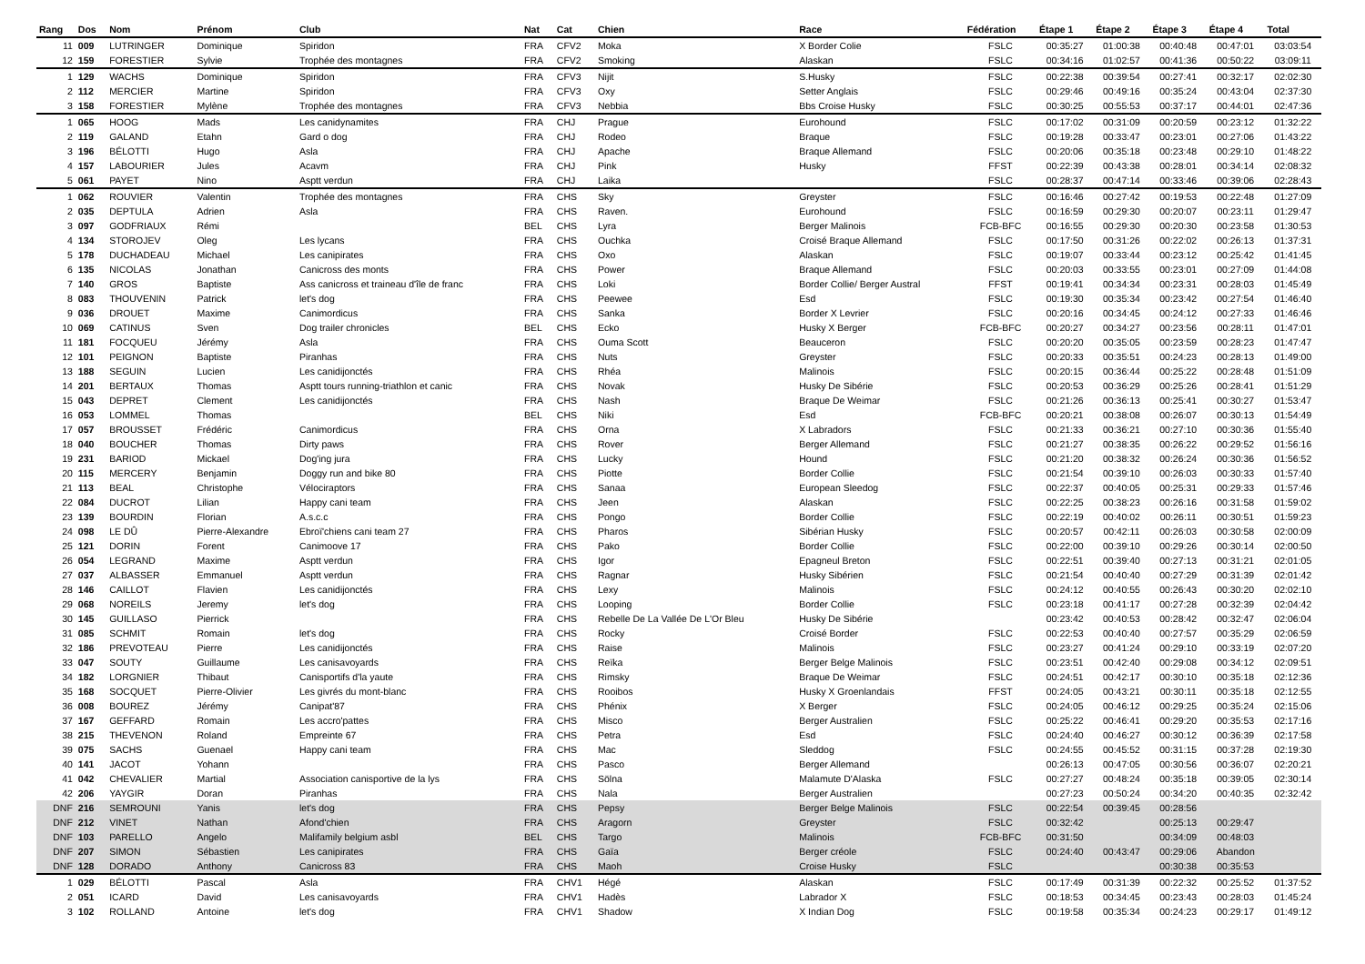| Rang | Dos | Nom | Prénom | Club | Nat | Cat | Chien | Race | Fédération | Étape 1 | Étape 2 | Étape 3 | Étape 4 | Total |
| --- | --- | --- | --- | --- | --- | --- | --- | --- | --- | --- | --- | --- | --- | --- |
| 11 | 009 | LUTRINGER | Dominique | Spiridon | FRA | CFV2 | Moka | X Border Colie | FSLC | 00:35:27 | 01:00:38 | 00:40:48 | 00:47:01 | 03:03:54 |
| 12 | 159 | FORESTIER | Sylvie | Trophée des montagnes | FRA | CFV2 | Smoking | Alaskan | FSLC | 00:34:16 | 01:02:57 | 00:41:36 | 00:50:22 | 03:09:11 |
| 1 | 129 | WACHS | Dominique | Spiridon | FRA | CFV3 | Nijit | S.Husky | FSLC | 00:22:38 | 00:39:54 | 00:27:41 | 00:32:17 | 02:02:30 |
| 2 | 112 | MERCIER | Martine | Spiridon | FRA | CFV3 | Oxy | Setter Anglais | FSLC | 00:29:46 | 00:49:16 | 00:35:24 | 00:43:04 | 02:37:30 |
| 3 | 158 | FORESTIER | Mylène | Trophée des montagnes | FRA | CFV3 | Nebbia | Bbs Croise Husky | FSLC | 00:30:25 | 00:55:53 | 00:37:17 | 00:44:01 | 02:47:36 |
| 1 | 065 | HOOG | Mads | Les canidynamites | FRA | CHJ | Prague | Eurohound | FSLC | 00:17:02 | 00:31:09 | 00:20:59 | 00:23:12 | 01:32:22 |
| 2 | 119 | GALAND | Etahn | Gard o dog | FRA | CHJ | Rodeo | Braque | FSLC | 00:19:28 | 00:33:47 | 00:23:01 | 00:27:06 | 01:43:22 |
| 3 | 196 | BÉLOTTI | Hugo | Asla | FRA | CHJ | Apache | Braque Allemand | FSLC | 00:20:06 | 00:35:18 | 00:23:48 | 00:29:10 | 01:48:22 |
| 4 | 157 | LABOURIER | Jules | Acavm | FRA | CHJ | Pink | Husky | FFST | 00:22:39 | 00:43:38 | 00:28:01 | 00:34:14 | 02:08:32 |
| 5 | 061 | PAYET | Nino | Asptt verdun | FRA | CHJ | Laika | | FSLC | 00:28:37 | 00:47:14 | 00:33:46 | 00:39:06 | 02:28:43 |
| 1 | 062 | ROUVIER | Valentin | Trophée des montagnes | FRA | CHS | Sky | Greyster | FSLC | 00:16:46 | 00:27:42 | 00:19:53 | 00:22:48 | 01:27:09 |
| 2 | 035 | DEPTULA | Adrien | Asla | FRA | CHS | Raven. | Eurohound | FSLC | 00:16:59 | 00:29:30 | 00:20:07 | 00:23:11 | 01:29:47 |
| 3 | 097 | GODFRIAUX | Rémi | | BEL | CHS | Lyra | Berger Malinois | FCB-BFC | 00:16:55 | 00:29:30 | 00:20:30 | 00:23:58 | 01:30:53 |
| 4 | 134 | STOROJEV | Oleg | Les lycans | FRA | CHS | Ouchka | Croisé Braque Allemand | FSLC | 00:17:50 | 00:31:26 | 00:22:02 | 00:26:13 | 01:37:31 |
| 5 | 178 | DUCHADEAU | Michael | Les canipirates | FRA | CHS | Oxo | Alaskan | FSLC | 00:19:07 | 00:33:44 | 00:23:12 | 00:25:42 | 01:41:45 |
| 6 | 135 | NICOLAS | Jonathan | Canicross des monts | FRA | CHS | Power | Braque Allemand | FSLC | 00:20:03 | 00:33:55 | 00:23:01 | 00:27:09 | 01:44:08 |
| 7 | 140 | GROS | Baptiste | Ass canicross et traineau d'île de franc | FRA | CHS | Loki | Border Collie/ Berger Austral | FFST | 00:19:41 | 00:34:34 | 00:23:31 | 00:28:03 | 01:45:49 |
| 8 | 083 | THOUVENIN | Patrick | let's dog | FRA | CHS | Peewee | Esd | FSLC | 00:19:30 | 00:35:34 | 00:23:42 | 00:27:54 | 01:46:40 |
| 9 | 036 | DROUET | Maxime | Canimordicus | FRA | CHS | Sanka | Border X Levrier | FSLC | 00:20:16 | 00:34:45 | 00:24:12 | 00:27:33 | 01:46:46 |
| 10 | 069 | CATINUS | Sven | Dog trailer chronicles | BEL | CHS | Ecko | Husky X Berger | FCB-BFC | 00:20:27 | 00:34:27 | 00:23:56 | 00:28:11 | 01:47:01 |
| 11 | 181 | FOCQUEU | Jérémy | Asla | FRA | CHS | Ouma Scott | Beauceron | FSLC | 00:20:20 | 00:35:05 | 00:23:59 | 00:28:23 | 01:47:47 |
| 12 | 101 | PEIGNON | Baptiste | Piranhas | FRA | CHS | Nuts | Greyster | FSLC | 00:20:33 | 00:35:51 | 00:24:23 | 00:28:13 | 01:49:00 |
| 13 | 188 | SEGUIN | Lucien | Les canidijonctés | FRA | CHS | Rhéa | Malinois | FSLC | 00:20:15 | 00:36:44 | 00:25:22 | 00:28:48 | 01:51:09 |
| 14 | 201 | BERTAUX | Thomas | Asptt tours running-triathlon et canic | FRA | CHS | Novak | Husky De Sibérie | FSLC | 00:20:53 | 00:36:29 | 00:25:26 | 00:28:41 | 01:51:29 |
| 15 | 043 | DEPRET | Clement | Les canidijonctés | FRA | CHS | Nash | Braque De Weimar | FSLC | 00:21:26 | 00:36:13 | 00:25:41 | 00:30:27 | 01:53:47 |
| 16 | 053 | LOMMEL | Thomas | | BEL | CHS | Niki | Esd | FCB-BFC | 00:20:21 | 00:38:08 | 00:26:07 | 00:30:13 | 01:54:49 |
| 17 | 057 | BROUSSET | Frédéric | Canimordicus | FRA | CHS | Orna | X Labradors | FSLC | 00:21:33 | 00:36:21 | 00:27:10 | 00:30:36 | 01:55:40 |
| 18 | 040 | BOUCHER | Thomas | Dirty paws | FRA | CHS | Rover | Berger Allemand | FSLC | 00:21:27 | 00:38:35 | 00:26:22 | 00:29:52 | 01:56:16 |
| 19 | 231 | BARIOD | Mickael | Dog'ing jura | FRA | CHS | Lucky | Hound | FSLC | 00:21:20 | 00:38:32 | 00:26:24 | 00:30:36 | 01:56:52 |
| 20 | 115 | MERCERY | Benjamin | Doggy run and bike 80 | FRA | CHS | Piotte | Border Collie | FSLC | 00:21:54 | 00:39:10 | 00:26:03 | 00:30:33 | 01:57:40 |
| 21 | 113 | BEAL | Christophe | Vélociraptors | FRA | CHS | Sanaa | European Sleedog | FSLC | 00:22:37 | 00:40:05 | 00:25:31 | 00:29:33 | 01:57:46 |
| 22 | 084 | DUCROT | Lilian | Happy cani team | FRA | CHS | Jeen | Alaskan | FSLC | 00:22:25 | 00:38:23 | 00:26:16 | 00:31:58 | 01:59:02 |
| 23 | 139 | BOURDIN | Florian | A.s.c.c | FRA | CHS | Pongo | Border Collie | FSLC | 00:22:19 | 00:40:02 | 00:26:11 | 00:30:51 | 01:59:23 |
| 24 | 098 | LE DÛ | Pierre-Alexandre | Ebroï'chiens cani team 27 | FRA | CHS | Pharos | Sibérian Husky | FSLC | 00:20:57 | 00:42:11 | 00:26:03 | 00:30:58 | 02:00:09 |
| 25 | 121 | DORIN | Forent | Canimoove 17 | FRA | CHS | Pako | Border Collie | FSLC | 00:22:00 | 00:39:10 | 00:29:26 | 00:30:14 | 02:00:50 |
| 26 | 054 | LEGRAND | Maxime | Asptt verdun | FRA | CHS | Igor | Epagneul Breton | FSLC | 00:22:51 | 00:39:40 | 00:27:13 | 00:31:21 | 02:01:05 |
| 27 | 037 | ALBASSER | Emmanuel | Asptt verdun | FRA | CHS | Ragnar | Husky Sibérien | FSLC | 00:21:54 | 00:40:40 | 00:27:29 | 00:31:39 | 02:01:42 |
| 28 | 146 | CAILLOT | Flavien | Les canidijonctés | FRA | CHS | Lexy | Malinois | FSLC | 00:24:12 | 00:40:55 | 00:26:43 | 00:30:20 | 02:02:10 |
| 29 | 068 | NOREILS | Jeremy | let's dog | FRA | CHS | Looping | Border Collie | FSLC | 00:23:18 | 00:41:17 | 00:27:28 | 00:32:39 | 02:04:42 |
| 30 | 145 | GUILLASO | Pierrick | | FRA | CHS | Rebelle De La Vallée De L'Or Bleu | Husky De Sibérie | | 00:23:42 | 00:40:53 | 00:28:42 | 00:32:47 | 02:06:04 |
| 31 | 085 | SCHMIT | Romain | let's dog | FRA | CHS | Rocky | Croisé Border | FSLC | 00:22:53 | 00:40:40 | 00:27:57 | 00:35:29 | 02:06:59 |
| 32 | 186 | PREVOTEAU | Pierre | Les canidijonctés | FRA | CHS | Raise | Malinois | FSLC | 00:23:27 | 00:41:24 | 00:29:10 | 00:33:19 | 02:07:20 |
| 33 | 047 | SOUTY | Guillaume | Les canisavoyards | FRA | CHS | Reïka | Berger Belge Malinois | FSLC | 00:23:51 | 00:42:40 | 00:29:08 | 00:34:12 | 02:09:51 |
| 34 | 182 | LORGNIER | Thibaut | Canisportifs d'la yaute | FRA | CHS | Rimsky | Braque De Weimar | FSLC | 00:24:51 | 00:42:17 | 00:30:10 | 00:35:18 | 02:12:36 |
| 35 | 168 | SOCQUET | Pierre-Olivier | Les givrés du mont-blanc | FRA | CHS | Rooibos | Husky X Groenlandais | FFST | 00:24:05 | 00:43:21 | 00:30:11 | 00:35:18 | 02:12:55 |
| 36 | 008 | BOUREZ | Jérémy | Canipat'87 | FRA | CHS | Phénix | X Berger | FSLC | 00:24:05 | 00:46:12 | 00:29:25 | 00:35:24 | 02:15:06 |
| 37 | 167 | GEFFARD | Romain | Les accro'pattes | FRA | CHS | Misco | Berger Australien | FSLC | 00:25:22 | 00:46:41 | 00:29:20 | 00:35:53 | 02:17:16 |
| 38 | 215 | THEVENON | Roland | Empreinte 67 | FRA | CHS | Petra | Esd | FSLC | 00:24:40 | 00:46:27 | 00:30:12 | 00:36:39 | 02:17:58 |
| 39 | 075 | SACHS | Guenael | Happy cani team | FRA | CHS | Mac | Sleddog | FSLC | 00:24:55 | 00:45:52 | 00:31:15 | 00:37:28 | 02:19:30 |
| 40 | 141 | JACOT | Yohann | | FRA | CHS | Pasco | Berger Allemand | | 00:26:13 | 00:47:05 | 00:30:56 | 00:36:07 | 02:20:21 |
| 41 | 042 | CHEVALIER | Martial | Association canisportive de la lys | FRA | CHS | Sölna | Malamute D'Alaska | FSLC | 00:27:27 | 00:48:24 | 00:35:18 | 00:39:05 | 02:30:14 |
| 42 | 206 | YAYGIR | Doran | Piranhas | FRA | CHS | Nala | Berger Australien | | 00:27:23 | 00:50:24 | 00:34:20 | 00:40:35 | 02:32:42 |
| DNF | 216 | SEMROUNI | Yanis | let's dog | FRA | CHS | Pepsy | Berger Belge Malinois | FSLC | 00:22:54 | 00:39:45 | 00:28:56 | | |
| DNF | 212 | VINET | Nathan | Afond'chien | FRA | CHS | Aragorn | Greyster | FSLC | 00:32:42 | | 00:25:13 | 00:29:47 | |
| DNF | 103 | PARELLO | Angelo | Malifamily belgium asbl | BEL | CHS | Targo | Malinois | FCB-BFC | 00:31:50 | | 00:34:09 | 00:48:03 | |
| DNF | 207 | SIMON | Sébastien | Les canipirates | FRA | CHS | Gaïa | Berger créole | FSLC | 00:24:40 | 00:43:47 | 00:29:06 | Abandon | |
| DNF | 128 | DORADO | Anthony | Canicross 83 | FRA | CHS | Maoh | Croise Husky | FSLC | | | 00:30:38 | 00:35:53 | |
| 1 | 029 | BÉLOTTI | Pascal | Asla | FRA | CHV1 | Hégé | Alaskan | FSLC | 00:17:49 | 00:31:39 | 00:22:32 | 00:25:52 | 01:37:52 |
| 2 | 051 | ICARD | David | Les canisavoyards | FRA | CHV1 | Hadès | Labrador X | FSLC | 00:18:53 | 00:34:45 | 00:23:43 | 00:28:03 | 01:45:24 |
| 3 | 102 | ROLLAND | Antoine | let's dog | FRA | CHV1 | Shadow | X Indian Dog | FSLC | 00:19:58 | 00:35:34 | 00:24:23 | 00:29:17 | 01:49:12 |